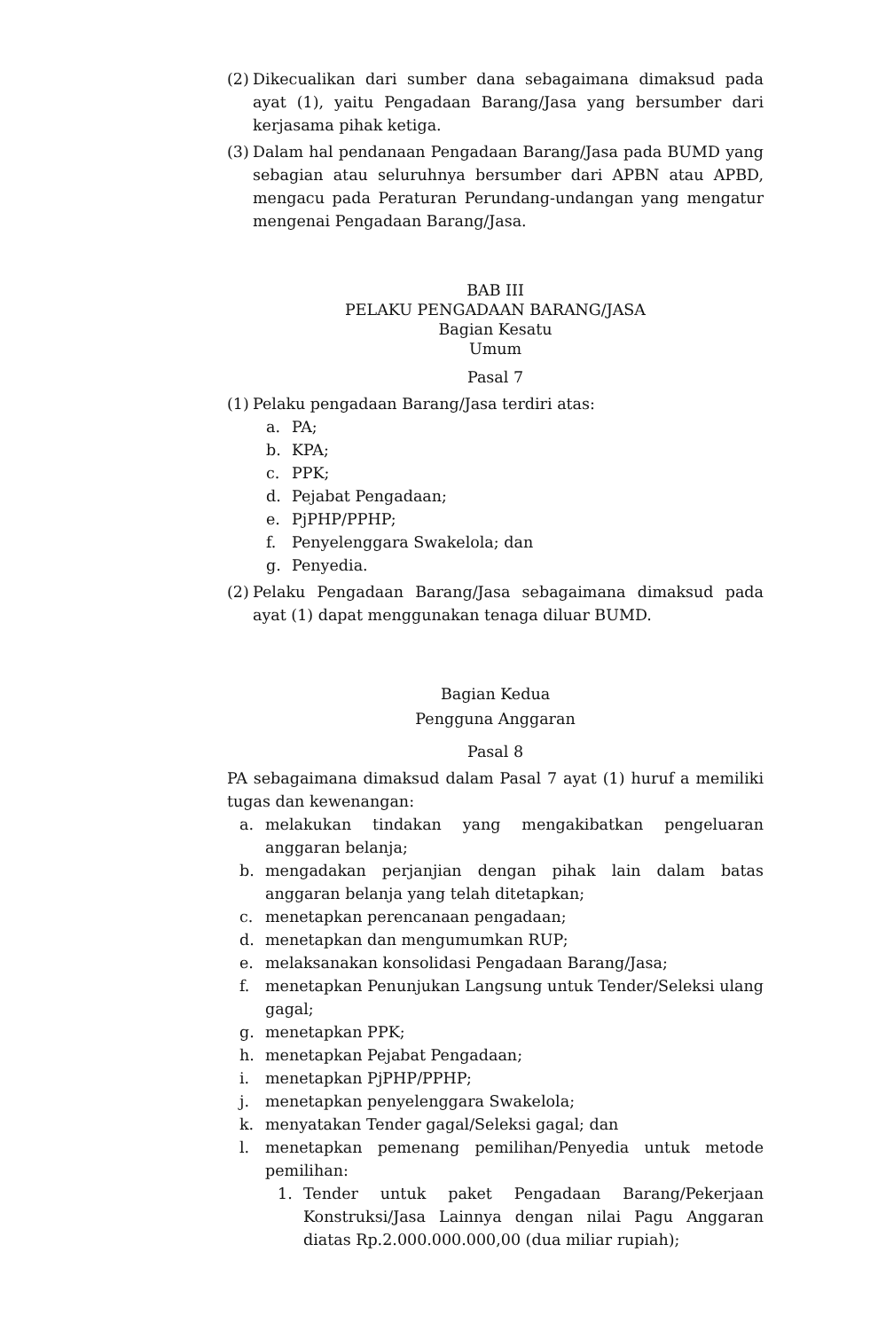(2) Dikecualikan dari sumber dana sebagaimana dimaksud pada ayat (1), yaitu Pengadaan Barang/Jasa yang bersumber dari kerjasama pihak ketiga.
(3) Dalam hal pendanaan Pengadaan Barang/Jasa pada BUMD yang sebagian atau seluruhnya bersumber dari APBN atau APBD, mengacu pada Peraturan Perundang-undangan yang mengatur mengenai Pengadaan Barang/Jasa.
BAB III
PELAKU PENGADAAN BARANG/JASA
Bagian Kesatu
Umum
Pasal 7
(1) Pelaku pengadaan Barang/Jasa terdiri atas:
a. PA;
b. KPA;
c. PPK;
d. Pejabat Pengadaan;
e. PjPHP/PPHP;
f. Penyelenggara Swakelola; dan
g. Penyedia.
(2) Pelaku Pengadaan Barang/Jasa sebagaimana dimaksud pada ayat (1) dapat menggunakan tenaga diluar BUMD.
Bagian Kedua
Pengguna Anggaran
Pasal 8
PA sebagaimana dimaksud dalam Pasal 7 ayat (1) huruf a memiliki tugas dan kewenangan:
a. melakukan tindakan yang mengakibatkan pengeluaran anggaran belanja;
b. mengadakan perjanjian dengan pihak lain dalam batas anggaran belanja yang telah ditetapkan;
c. menetapkan perencanaan pengadaan;
d. menetapkan dan mengumumkan RUP;
e. melaksanakan konsolidasi Pengadaan Barang/Jasa;
f. menetapkan Penunjukan Langsung untuk Tender/Seleksi ulang gagal;
g. menetapkan PPK;
h. menetapkan Pejabat Pengadaan;
i. menetapkan PjPHP/PPHP;
j. menetapkan penyelenggara Swakelola;
k. menyatakan Tender gagal/Seleksi gagal; dan
l. menetapkan pemenang pemilihan/Penyedia untuk metode pemilihan:
1. Tender untuk paket Pengadaan Barang/Pekerjaan Konstruksi/Jasa Lainnya dengan nilai Pagu Anggaran diatas Rp.2.000.000.000,00 (dua miliar rupiah);